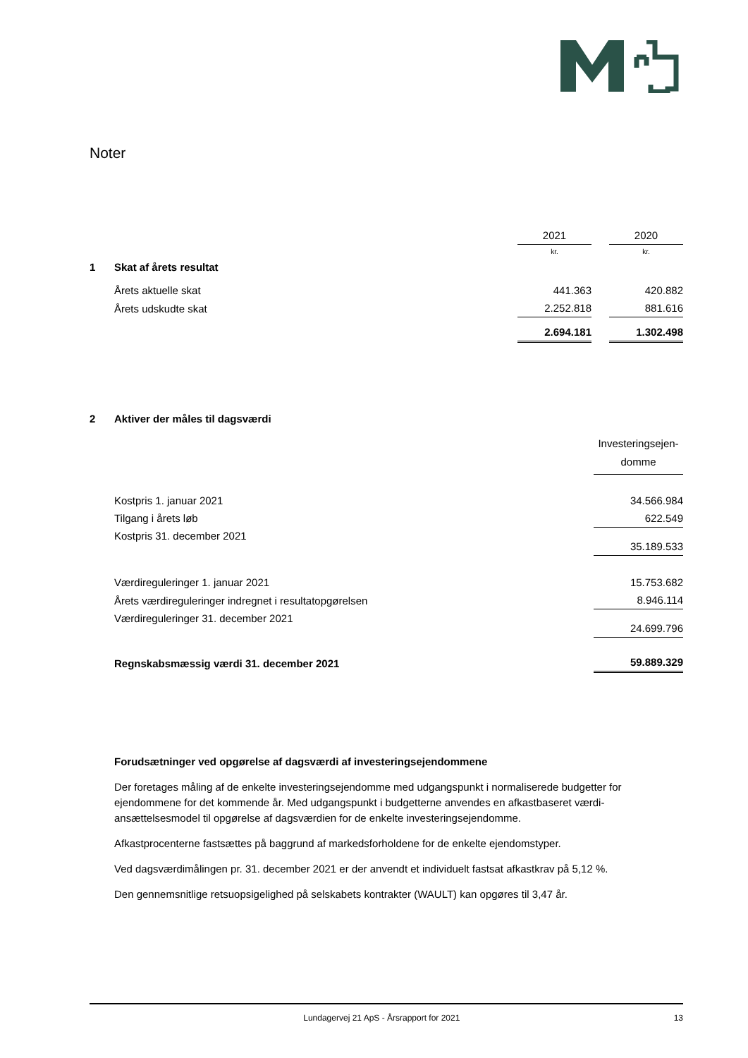Noter
| | | 2021 | | 2020 |
| | | kr. | | kr. |
| 1 | Skat af årets resultat | | | |
| | Årets aktuelle skat | 441.363 | | 420.882 |
| | Årets udskudte skat | 2.252.818 | | 881.616 |
| | | 2.694.181 | | 1.302.498 |
| 2 | Aktiver der måles til dagsværdi | |
| | | Investeringsejen- domme |
| | Kostpris 1. januar 2021 | 34.566.984 |
| | Tilgang i årets løb | 622.549 |
| | Kostpris 31. december 2021 | 35.189.533 |
| | Værdireguleringer 1. januar 2021 | 15.753.682 |
| | Årets værdireguleringer indregnet i resultatopgørelsen | 8.946.114 |
| | Værdireguleringer 31. december 2021 | 24.699.796 |
| | Regnskabsmæssig værdi 31. december 2021 | 59.889.329 |
Forudsætninger ved opgørelse af dagsværdi af investeringsejendommene
Der foretages måling af de enkelte investeringsejendomme med udgangspunkt i normaliserede budgetter for ejendommene for det kommende år. Med udgangspunkt i budgetterne anvendes en afkastbaseret værdi-ansættelsesmodel til opgørelse af dagsværdien for de enkelte investeringsejendomme.
Afkastprocenterne fastsættes på baggrund af markedsforholdene for de enkelte ejendomstyper.
Ved dagsværdimålingen pr. 31. december 2021 er der anvendt et individuelt fastsat afkastkrav på 5,12 %.
Den gennemsnitlige retsuopsigelighed på selskabets kontrakter (WAULT) kan opgøres til 3,47 år.
Lundagervej 21 ApS - Årsrapport for 2021 13